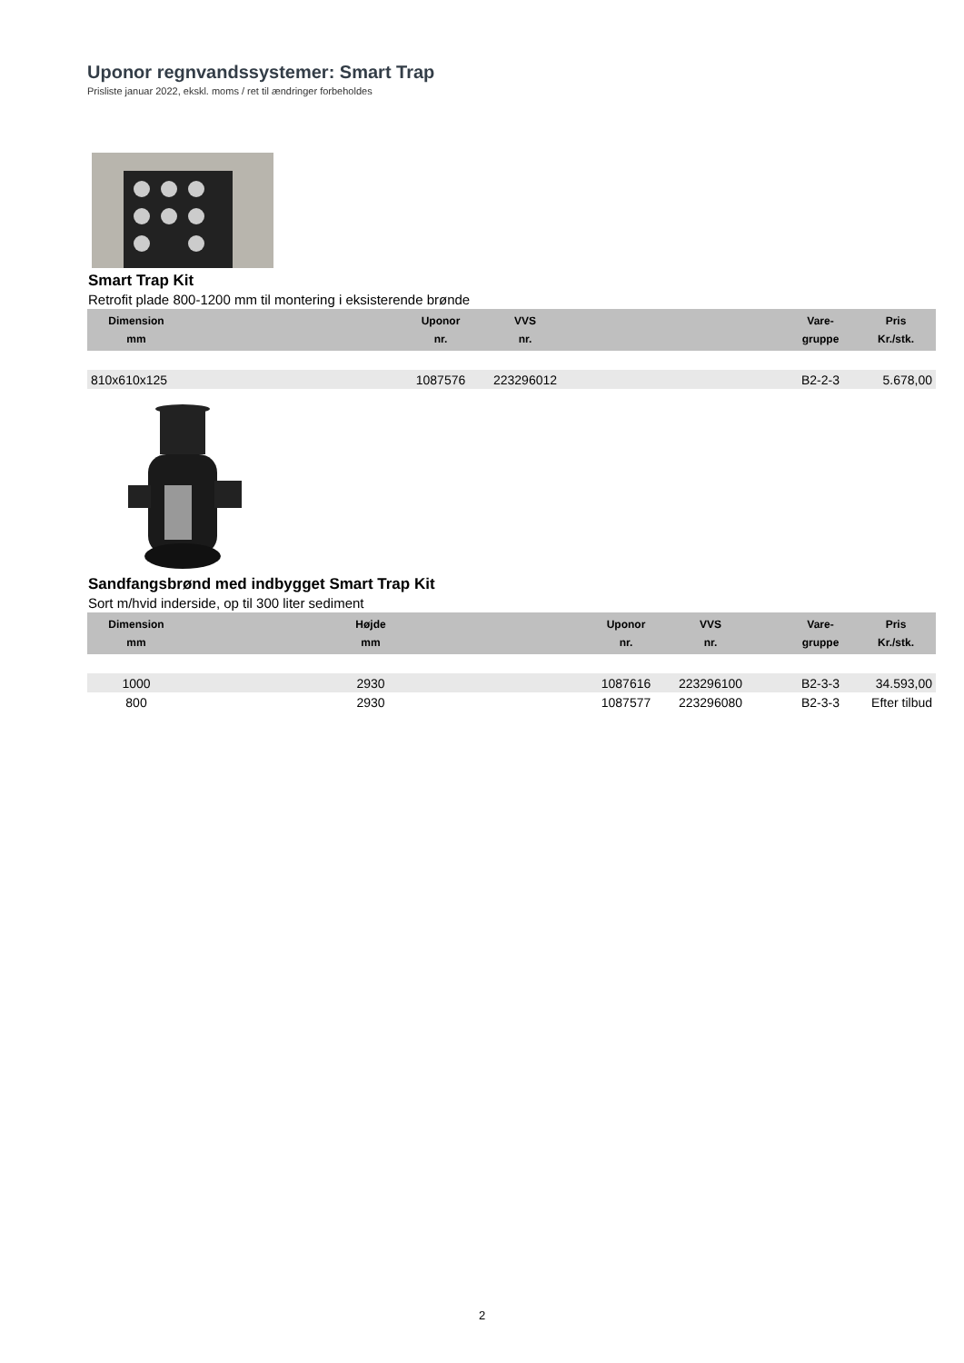Uponor regnvandssystemer: Smart Trap
Prisliste januar 2022, ekskl. moms / ret til ændringer forbeholdes
Smart Trap Kit
Retrofit plade 800-1200 mm til montering i eksisterende brønde
| Dimension mm | | Uponor nr. | VVS nr. | | Vare- gruppe | Pris Kr./stk. |
| --- | --- | --- | --- | --- | --- | --- |
| 810x610x125 | | 1087576 | 223296012 | | B2-2-3 | 5.678,00 |
Sandfangsbrønd med indbygget Smart Trap Kit
Sort m/hvid inderside, op til 300 liter sediment
| Dimension mm | Højde mm | | Uponor nr. | VVS nr. | | Vare- gruppe | Pris Kr./stk. |
| --- | --- | --- | --- | --- | --- | --- | --- |
| 1000 | 2930 | | 1087616 | 223296100 | | B2-3-3 | 34.593,00 |
| 800 | 2930 | | 1087577 | 223296080 | | B2-3-3 | Efter tilbud |
2